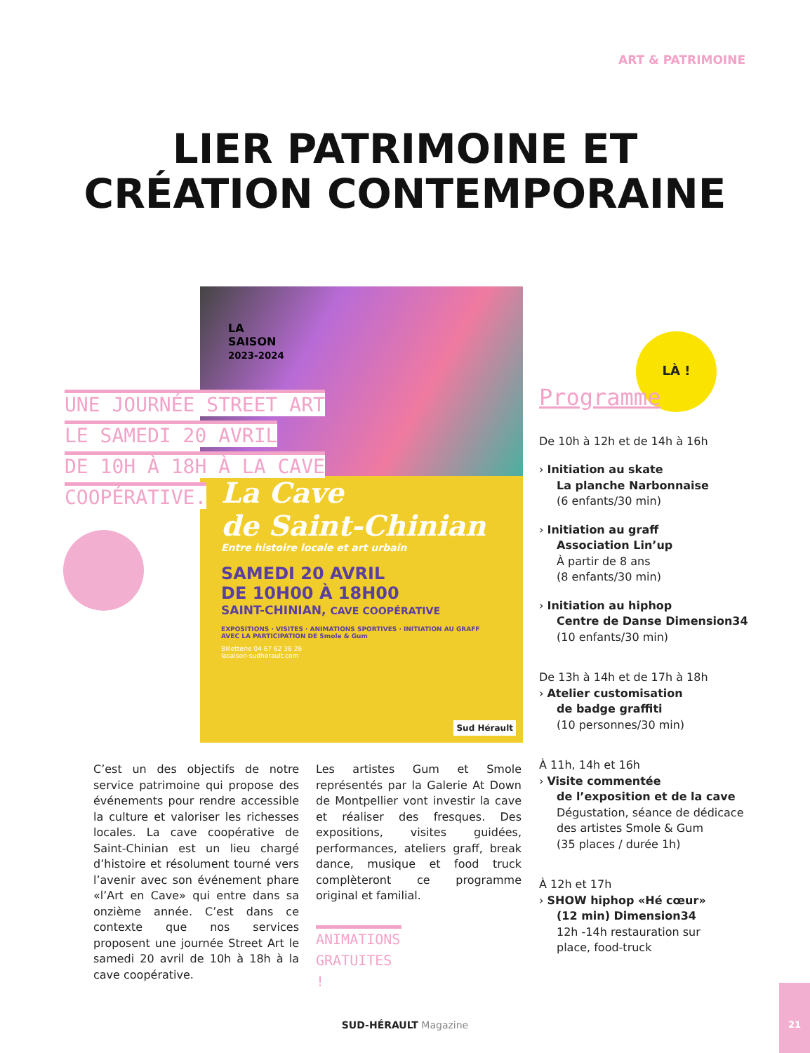ART & PATRIMOINE
LIER PATRIMOINE ET
CRÉATION CONTEMPORAINE
LA
SAISON
2023-2024
La Cave
de Saint-Chinian
Entre histoire locale et art urbain
SAMEDI 20 AVRIL
DE 10H00 À 18H00
SAINT-CHINIAN, CAVE COOPÉRATIVE
EXPOSITIONS · VISITES · ANIMATIONS SPORTIVES · INITIATION AU GRAFF
AVEC LA PARTICIPATION DE Smole & Gum
Billetterie 04 67 62 36 26
lasaison-sudherault.com
Sud Hérault
UNE JOURNÉE STREET ART
LE SAMEDI 20 AVRIL
DE 10H À 18H À LA CAVE
COOPÉRATIVE.
LÀ !
C’est un des objectifs de notre service patrimoine qui propose des événements pour rendre accessible la culture et valoriser les richesses locales. La cave coopérative de Saint-Chinian est un lieu chargé d’histoire et résolument tourné vers l’avenir avec son événement phare «l’Art en Cave» qui entre dans sa onzième année. C’est dans ce contexte que nos services proposent une journée Street Art le samedi 20 avril de 10h à 18h à la cave coopérative.
Les artistes Gum et Smole représentés par la Galerie At Down de Montpellier vont investir la cave et réaliser des fresques. Des expositions, visites guidées, performances, ateliers graff, break dance, musique et food truck complèteront ce programme original et familial.
ANIMATIONS GRATUITES !
Programme
De 10h à 12h et de 14h à 16h
› Initiation au skate
La planche Narbonnaise
(6 enfants/30 min)
› Initiation au graff
Association Lin’up
À partir de 8 ans
(8 enfants/30 min)
› Initiation au hiphop
Centre de Danse Dimension34
(10 enfants/30 min)
De 13h à 14h et de 17h à 18h
› Atelier customisation
de badge graffiti
(10 personnes/30 min)
À 11h, 14h et 16h
› Visite commentée
de l’exposition et de la cave
Dégustation, séance de dédicace
des artistes Smole & Gum
(35 places / durée 1h)
À 12h et 17h
› SHOW hiphop «Hé cœur»
(12 min) Dimension34
12h -14h restauration sur
place, food-truck
SUD-HÉRAULT Magazine
21